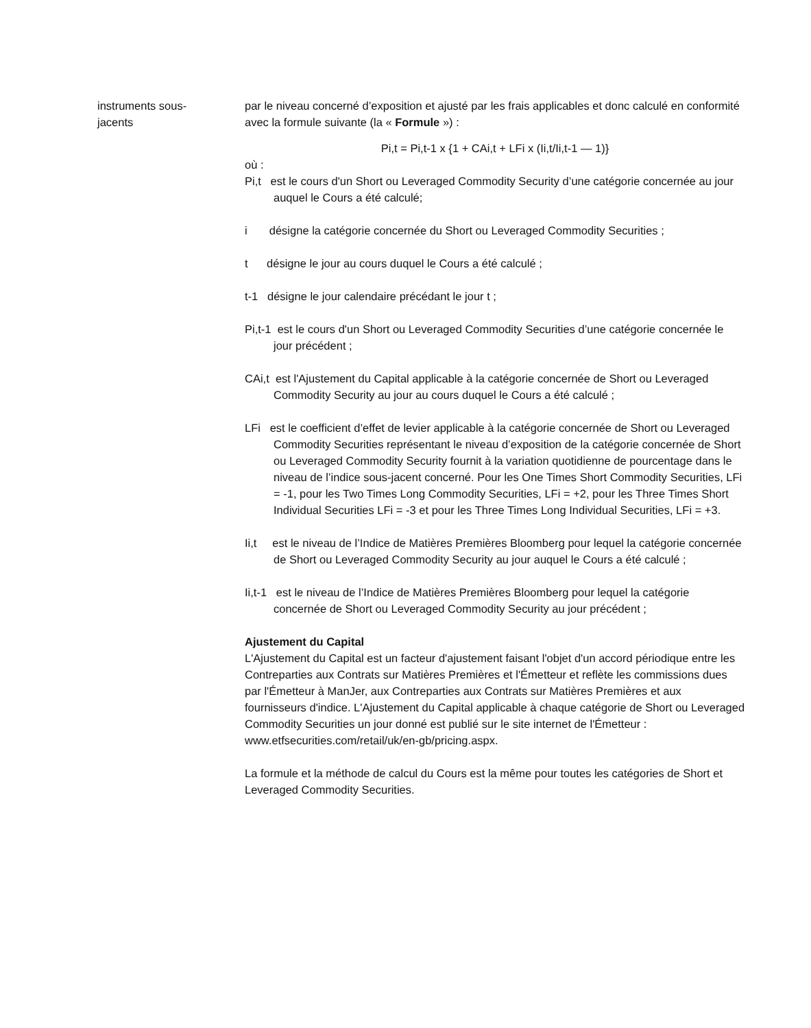instruments sous-
jacents
par le niveau concerné d’exposition et ajusté par les frais applicables et donc calculé en conformité avec la formule suivante (la « Formule ») :
Pi,t = Pi,t-1 x {1 + CAi,t + LFi x (Ii,t/Ii,t-1 — 1)}
où :
Pi,t est le cours d'un Short ou Leveraged Commodity Security d’une catégorie concernée au jour auquel le Cours a été calculé;
i désigne la catégorie concernée du Short ou Leveraged Commodity Securities ;
t désigne le jour au cours duquel le Cours a été calculé ;
t-1 désigne le jour calendaire précédant le jour t ;
Pi,t-1 est le cours d'un Short ou Leveraged Commodity Securities d’une catégorie concernée le jour précédent ;
CAi,t est l'Ajustement du Capital applicable à la catégorie concernée de Short ou Leveraged Commodity Security au jour au cours duquel le Cours a été calculé ;
LFi est le coefficient d’effet de levier applicable à la catégorie concernée de Short ou Leveraged Commodity Securities représentant le niveau d’exposition de la catégorie concernée de Short ou Leveraged Commodity Security fournit à la variation quotidienne de pourcentage dans le niveau de l’indice sous-jacent concerné. Pour les One Times Short Commodity Securities, LFi = -1, pour les Two Times Long Commodity Securities, LFi = +2, pour les Three Times Short Individual Securities LFi = -3 et pour les Three Times Long Individual Securities, LFi = +3.
Ii,t est le niveau de l’Indice de Matières Premières Bloomberg pour lequel la catégorie concernée de Short ou Leveraged Commodity Security au jour auquel le Cours a été calculé ;
Ii,t-1 est le niveau de l’Indice de Matières Premières Bloomberg pour lequel la catégorie concernée de Short ou Leveraged Commodity Security au jour précédent ;
Ajustement du Capital
L'Ajustement du Capital est un facteur d'ajustement faisant l'objet d'un accord périodique entre les Contreparties aux Contrats sur Matières Premières et l'Émetteur et reflète les commissions dues par l'Émetteur à ManJer, aux Contreparties aux Contrats sur Matières Premières et aux fournisseurs d'indice. L'Ajustement du Capital applicable à chaque catégorie de Short ou Leveraged Commodity Securities un jour donné est publié sur le site internet de l'Émetteur : www.etfsecurities.com/retail/uk/en-gb/pricing.aspx.
La formule et la méthode de calcul du Cours est la même pour toutes les catégories de Short et Leveraged Commodity Securities.